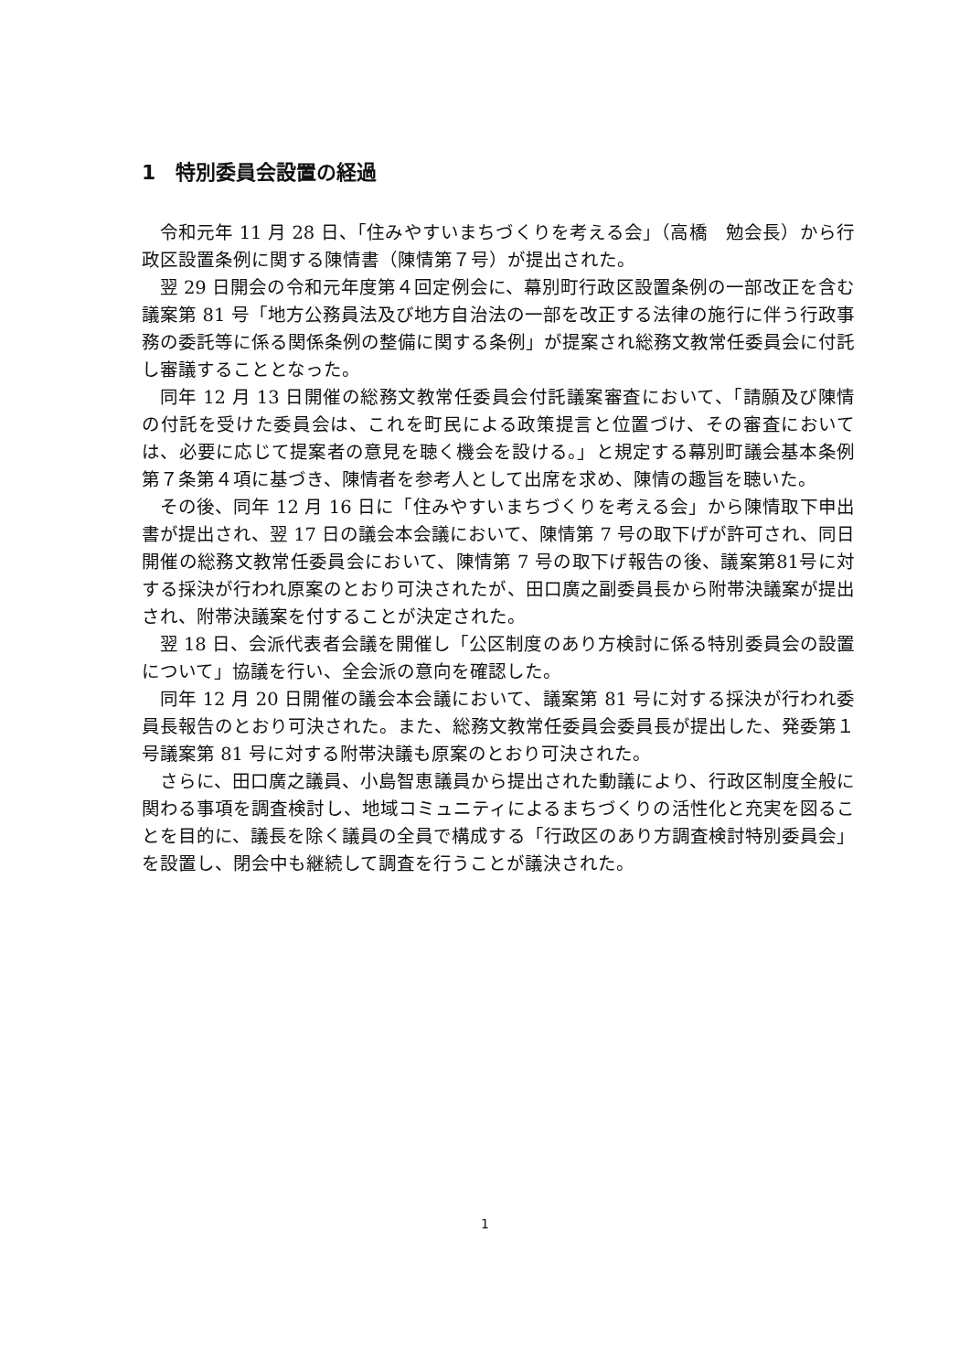1　特別委員会設置の経過
令和元年 11 月 28 日、「住みやすいまちづくりを考える会」（高橋　勉会長）から行政区設置条例に関する陳情書（陳情第７号）が提出された。
翌 29 日開会の令和元年度第４回定例会に、幕別町行政区設置条例の一部改正を含む議案第 81 号「地方公務員法及び地方自治法の一部を改正する法律の施行に伴う行政事務の委託等に係る関係条例の整備に関する条例」が提案され総務文教常任委員会に付託し審議することとなった。
同年 12 月 13 日開催の総務文教常任委員会付託議案審査において、「請願及び陳情の付託を受けた委員会は、これを町民による政策提言と位置づけ、その審査においては、必要に応じて提案者の意見を聴く機会を設ける。」と規定する幕別町議会基本条例第７条第４項に基づき、陳情者を参考人として出席を求め、陳情の趣旨を聴いた。
その後、同年 12 月 16 日に「住みやすいまちづくりを考える会」から陳情取下申出書が提出され、翌 17 日の議会本会議において、陳情第 7 号の取下げが許可され、同日開催の総務文教常任委員会において、陳情第 7 号の取下げ報告の後、議案第81号に対する採決が行われ原案のとおり可決されたが、田口廣之副委員長から附帯決議案が提出され、附帯決議案を付することが決定された。
翌 18 日、会派代表者会議を開催し「公区制度のあり方検討に係る特別委員会の設置について」協議を行い、全会派の意向を確認した。
同年 12 月 20 日開催の議会本会議において、議案第 81 号に対する採決が行われ委員長報告のとおり可決された。また、総務文教常任委員会委員長が提出した、発委第１号議案第 81 号に対する附帯決議も原案のとおり可決された。
さらに、田口廣之議員、小島智恵議員から提出された動議により、行政区制度全般に関わる事項を調査検討し、地域コミュニティによるまちづくりの活性化と充実を図ることを目的に、議長を除く議員の全員で構成する「行政区のあり方調査検討特別委員会」を設置し、閉会中も継続して調査を行うことが議決された。
1